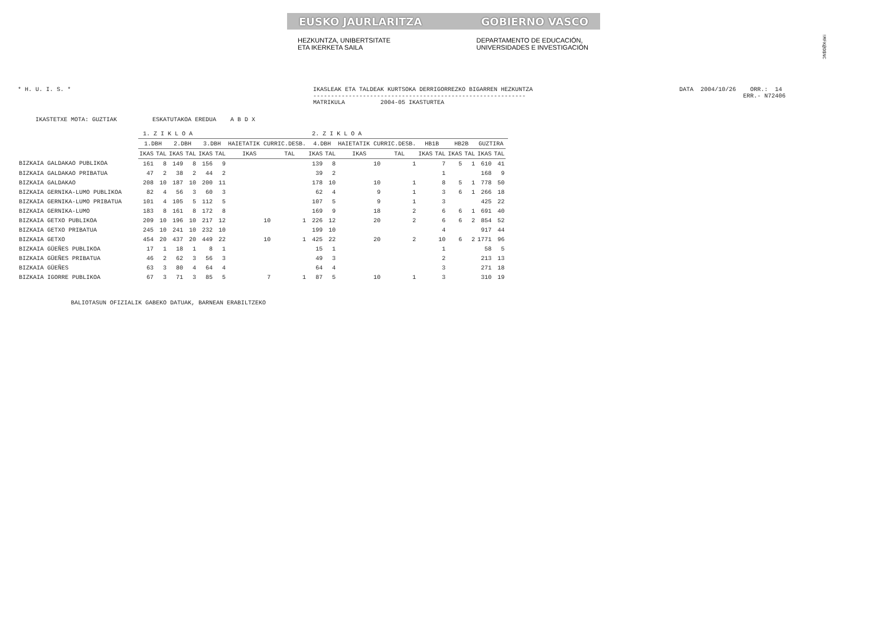!MFK@O$NC
EUSKO JAURLARITZA GOBIERNO VASCO
HEZKUNTZA, UNIBERTSITATE
ETA IKERKETA SAILA DEPARTAMENTO DE EDUCACIÓN,
UNIVERSIDADES E INVESTIGACIÓN
* H. U. I. S. *
IKASLEAK ETA TALDEAK KURTSOKA DERRIGORREZKO BIGARREN HEZKUNTZA ------------------------------------------------------------ MATRIKULA 2004-05 IKASTURTEA
DATA 2004/10/26 ORR.: 14 ERR.- N72406
IKASTETXE MOTA: GUZTIAK ESKATUTAKOA EREDUA A B D X
| | 1. Z I K L O A | | | | 2. Z I K L O A | | | | | | | | | | | | | | |
| | 1.DBH | | 2.DBH | | 3.DBH | | HAIETATIK CURRIC.DESB. | | 4.DBH | | HAIETATIK CURRIC.DESB. | | HB1B | | HB2B | | GUZTIRA | | |
| | IKAS | TAL | IKAS | TAL | IKAS | TAL | IKAS | TAL | IKAS | TAL | IKAS | TAL | IKAS | TAL | IKAS | TAL | IKAS | TAL | |
| BIZKAIA GALDAKAO PUBLIKOA | 161 | 8 | 149 | 8 | 156 | 9 | | | 139 | 8 | 10 | 1 | | 7 | 5 | 1 | 610 | 41 | |
| BIZKAIA GALDAKAO PRIBATUA | 47 | 2 | 38 | 2 | 44 | 2 | | | 39 | 2 | | | | 1 | | | 168 | 9 | |
| BIZKAIA GALDAKAO | 208 | 10 | 187 | 10 | 200 | 11 | | | 178 | 10 | 10 | 1 | | 8 | 5 | 1 | 778 | 50 | |
| BIZKAIA GERNIKA-LUMO PUBLIKOA | 82 | 4 | 56 | 3 | 60 | 3 | | | 62 | 4 | 9 | 1 | | 3 | 6 | 1 | 266 | 18 | |
| BIZKAIA GERNIKA-LUMO PRIBATUA | 101 | 4 | 105 | 5 | 112 | 5 | | | 107 | 5 | 9 | 1 | | 3 | | | 425 | 22 | |
| BIZKAIA GERNIKA-LUMO | 183 | 8 | 161 | 8 | 172 | 8 | | | 169 | 9 | 18 | 2 | | 6 | 6 | 1 | 691 | 40 | |
| BIZKAIA GETXO PUBLIKOA | 209 | 10 | 196 | 10 | 217 | 12 | 10 | 1 | 226 | 12 | 20 | 2 | | 6 | 6 | 2 | 854 | 52 | |
| BIZKAIA GETXO PRIBATUA | 245 | 10 | 241 | 10 | 232 | 10 | | | 199 | 10 | | | | 4 | | | 917 | 44 | |
| BIZKAIA GETXO | 454 | 20 | 437 | 20 | 449 | 22 | 10 | 1 | 425 | 22 | 20 | 2 | | 10 | 6 | 2 | 1771 | 96 | |
| BIZKAIA GÜEÑES PUBLIKOA | 17 | 1 | 18 | 1 | 8 | 1 | | | 15 | 1 | | | | 1 | | | 58 | 5 | |
| BIZKAIA GÜEÑES PRIBATUA | 46 | 2 | 62 | 3 | 56 | 3 | | | 49 | 3 | | | | 2 | | | 213 | 13 | |
| BIZKAIA GÜEÑES | 63 | 3 | 80 | 4 | 64 | 4 | | | 64 | 4 | | | | 3 | | | 271 | 18 | |
| BIZKAIA IGORRE PUBLIKOA | 67 | 3 | 71 | 3 | 85 | 5 | 7 | 1 | 87 | 5 | 10 | 1 | | 3 | | | 310 | 19 | |
BALIOTASUN OFIZIALIK GABEKO DATUAK, BARNEAN ERABILTZEKO